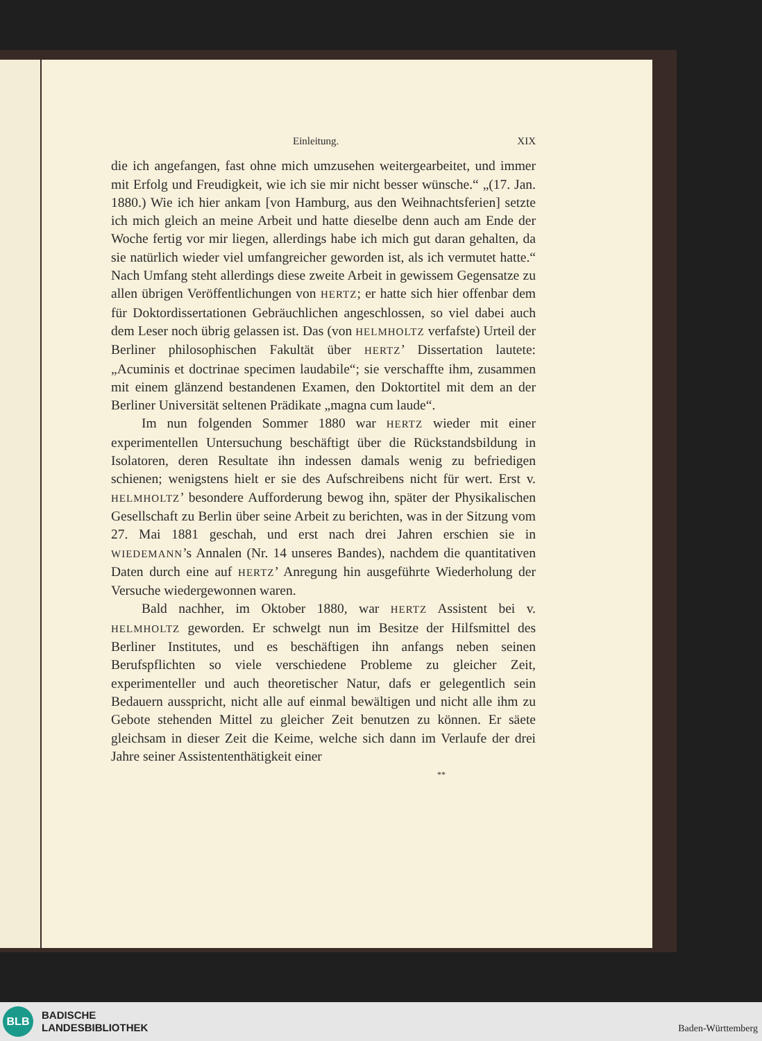Einleitung. XIX
die ich angefangen, fast ohne mich umzusehen weitergearbeitet, und immer mit Erfolg und Freudigkeit, wie ich sie mir nicht besser wünsche.“ „(17. Jan. 1880.) Wie ich hier ankam [von Hamburg, aus den Weihnachtsferien] setzte ich mich gleich an meine Arbeit und hatte dieselbe denn auch am Ende der Woche fertig vor mir liegen, allerdings habe ich mich gut daran gehalten, da sie natürlich wieder viel umfangreicher geworden ist, als ich vermutet hatte.“ Nach Umfang steht allerdings diese zweite Arbeit in gewissem Gegensatze zu allen übrigen Veröffentlichungen von HERTZ; er hatte sich hier offenbar dem für Doktordissertationen Gebräuchlichen angeschlossen, so viel dabei auch dem Leser noch übrig gelassen ist. Das (von HELMHOLTZ verfafste) Urteil der Berliner philosophischen Fakultät über HERTZ’ Dissertation lautete: „Acuminis et doctrinae specimen laudabile“; sie verschaffte ihm, zusammen mit einem glänzend bestandenen Examen, den Doktortitel mit dem an der Berliner Universität seltenen Prädikate „magna cum laude“.
Im nun folgenden Sommer 1880 war HERTZ wieder mit einer experimentellen Untersuchung beschäftigt über die Rückstandsbildung in Isolatoren, deren Resultate ihn indessen damals wenig zu befriedigen schienen; wenigstens hielt er sie des Aufschreibens nicht für wert. Erst v. HELMHOLTZ’ besondere Aufforderung bewog ihn, später der Physikalischen Gesellschaft zu Berlin über seine Arbeit zu berichten, was in der Sitzung vom 27. Mai 1881 geschah, und erst nach drei Jahren erschien sie in WIEDEMANN’s Annalen (Nr. 14 unseres Bandes), nachdem die quantitativen Daten durch eine auf HERTZ’ Anregung hin ausgeführte Wiederholung der Versuche wiedergewonnen waren.
Bald nachher, im Oktober 1880, war HERTZ Assistent bei v. HELMHOLTZ geworden. Er schwelgt nun im Besitze der Hilfsmittel des Berliner Institutes, und es beschäftigen ihn anfangs neben seinen Berufspflichten so viele verschiedene Probleme zu gleicher Zeit, experimenteller und auch theoretischer Natur, dafs er gelegentlich sein Bedauern ausspricht, nicht alle auf einmal bewältigen und nicht alle ihm zu Gebote stehenden Mittel zu gleicher Zeit benutzen zu können. Er säete gleichsam in dieser Zeit die Keime, welche sich dann im Verlaufe der drei Jahre seiner Assistententhätigkeit einer
**
BLB
BADISCHE
LANDESBIBLIOTHEK
Baden-Württemberg